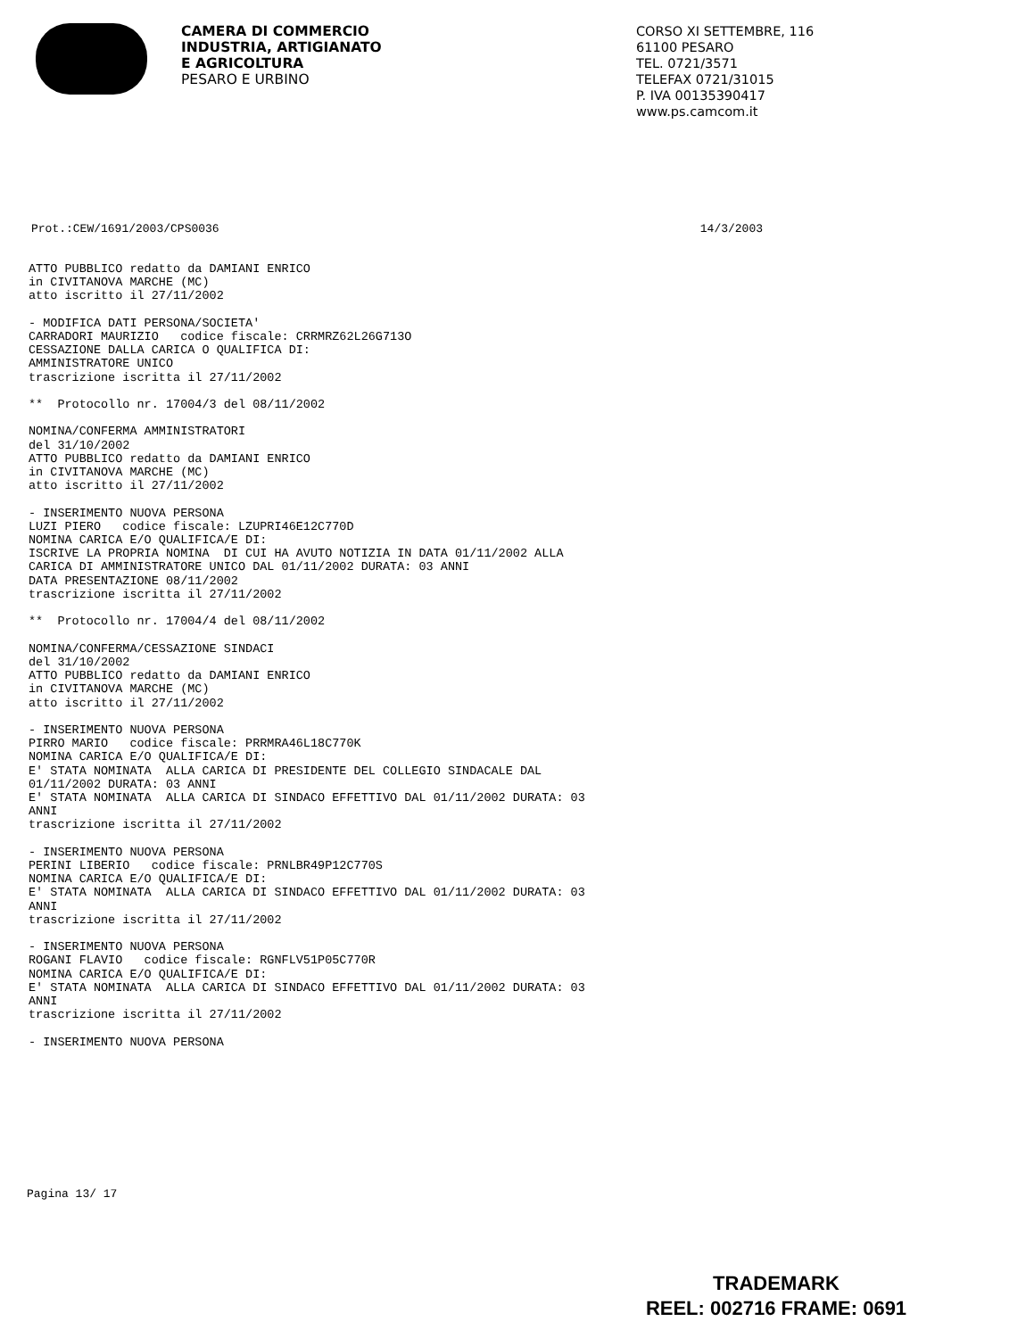CAMERA DI COMMERCIO
INDUSTRIA, ARTIGIANATO
E AGRICOLTURA
PESARO E URBINO
CORSO XI SETTEMBRE, 116
61100 PESARO
TEL. 0721/3571
TELEFAX 0721/31015
P. IVA 00135390417
www.ps.camcom.it
Prot.:CEW/1691/2003/CPS0036 14/3/2003
ATTO PUBBLICO redatto da DAMIANI ENRICO
in CIVITANOVA MARCHE (MC)
atto iscritto il 27/11/2002

- MODIFICA DATI PERSONA/SOCIETA'
CARRADORI MAURIZIO   codice fiscale: CRRMRZ62L26G713O
CESSAZIONE DALLA CARICA O QUALIFICA DI:
AMMINISTRATORE UNICO
trascrizione iscritta il 27/11/2002

**  Protocollo nr. 17004/3 del 08/11/2002

NOMINA/CONFERMA AMMINISTRATORI
del 31/10/2002
ATTO PUBBLICO redatto da DAMIANI ENRICO
in CIVITANOVA MARCHE (MC)
atto iscritto il 27/11/2002

- INSERIMENTO NUOVA PERSONA
LUZI PIERO   codice fiscale: LZUPRI46E12C770D
NOMINA CARICA E/O QUALIFICA/E DI:
ISCRIVE LA PROPRIA NOMINA  DI CUI HA AVUTO NOTIZIA IN DATA 01/11/2002 ALLA
CARICA DI AMMINISTRATORE UNICO DAL 01/11/2002 DURATA: 03 ANNI
DATA PRESENTAZIONE 08/11/2002
trascrizione iscritta il 27/11/2002

**  Protocollo nr. 17004/4 del 08/11/2002

NOMINA/CONFERMA/CESSAZIONE SINDACI
del 31/10/2002
ATTO PUBBLICO redatto da DAMIANI ENRICO
in CIVITANOVA MARCHE (MC)
atto iscritto il 27/11/2002

- INSERIMENTO NUOVA PERSONA
PIRRO MARIO   codice fiscale: PRRMRA46L18C770K
NOMINA CARICA E/O QUALIFICA/E DI:
E' STATA NOMINATA  ALLA CARICA DI PRESIDENTE DEL COLLEGIO SINDACALE DAL
01/11/2002 DURATA: 03 ANNI
E' STATA NOMINATA  ALLA CARICA DI SINDACO EFFETTIVO DAL 01/11/2002 DURATA: 03
ANNI
trascrizione iscritta il 27/11/2002

- INSERIMENTO NUOVA PERSONA
PERINI LIBERIO   codice fiscale: PRNLBR49P12C770S
NOMINA CARICA E/O QUALIFICA/E DI:
E' STATA NOMINATA  ALLA CARICA DI SINDACO EFFETTIVO DAL 01/11/2002 DURATA: 03
ANNI
trascrizione iscritta il 27/11/2002

- INSERIMENTO NUOVA PERSONA
ROGANI FLAVIO   codice fiscale: RGNFLV51P05C770R
NOMINA CARICA E/O QUALIFICA/E DI:
E' STATA NOMINATA  ALLA CARICA DI SINDACO EFFETTIVO DAL 01/11/2002 DURATA: 03
ANNI
trascrizione iscritta il 27/11/2002

- INSERIMENTO NUOVA PERSONA
Pagina 13/ 17
TRADEMARK
REEL: 002716 FRAME: 0691